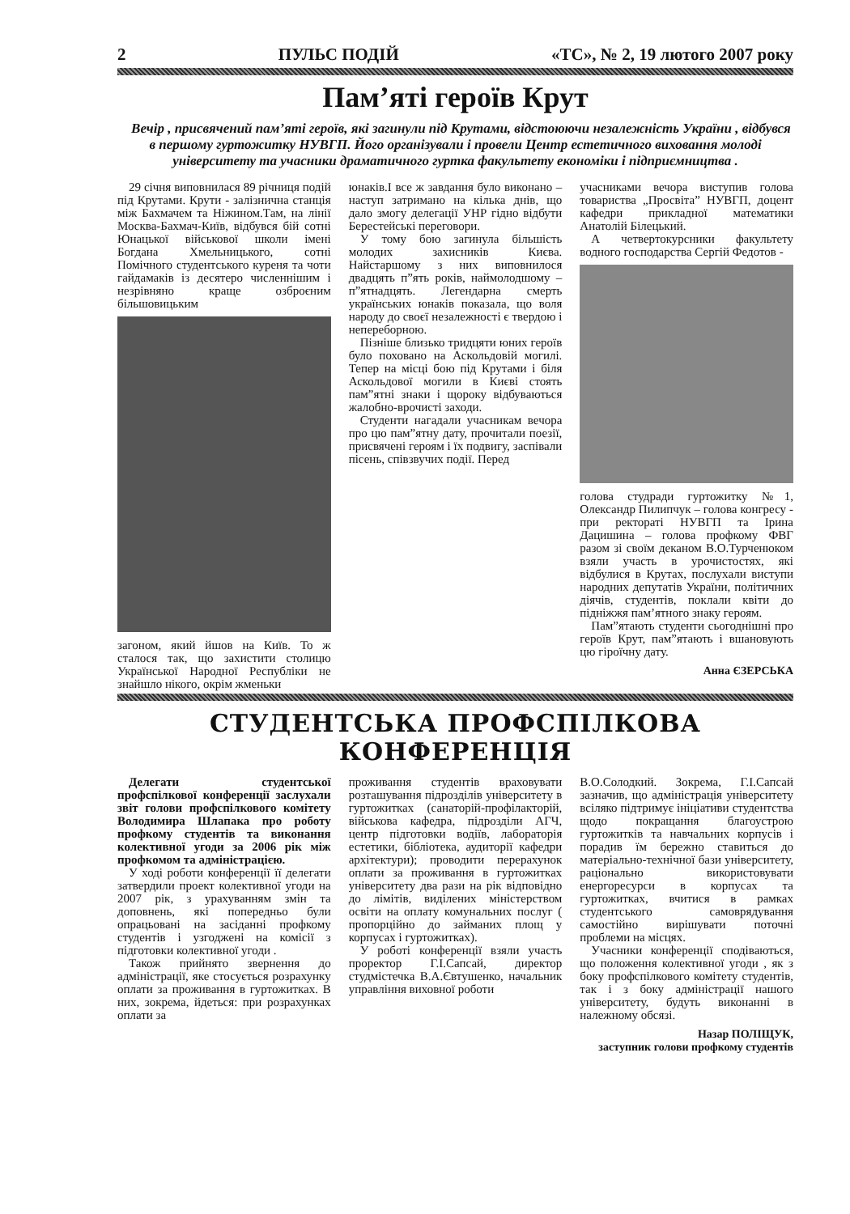2 ПУЛЬС ПОДІЙ «ТС», № 2, 19 лютого 2007 року
Пам’яті героїв Крут
Вечір , присвячений пам’яті героїв, які загинули під Крутами, відстоюючи незалежність України , відбувся в першому гуртожитку НУВГП. Його організували і провели Центр естетичного виховання молоді університету та учасники драматичного гуртка факультету економіки і підприємництва .
29 січня виповнилася 89 річниця подій під Крутами. Крути - залізнична станція між Бахмачем та Ніжином.Там, на лінії Москва-Бахмач-Київ, відбувся бій сотні Юнацької військової школи імені Богдана Хмельницького, сотні Помічного студентського куреня та чоти гайдамаків із десятеро численнішим і незрівняно краще озброєним більшовицьким
загоном, який йшов на Київ. То ж сталося так, що захистити столицю Української Народної Республіки не знайшло нікого, окрім жменьки
юнаків.І все ж завдання було виконано – наступ затримано на кілька днів, що дало змогу делегації УНР гідно відбути Берестейські переговори.
У тому бою загинула більшість молодих захисників Києва. Найстаршому з них виповнилося двадцять п”ять років, наймолодшому – п”ятнадцять. Легендарна смерть українських юнаків показала, що воля народу до своєї незалежності є твердою і непереборною.
Пізніше близько тридцяти юних героїв було поховано на Аскольдовій могилі. Тепер на місці бою під Крутами і біля Аскольдової могили в Києві стоять пам”ятні знаки і щороку відбуваються жалобно-врочисті заходи.
Студенти нагадали учасникам вечора про цю пам”ятну дату, прочитали поезії, присвячені героям і їх подвигу, заспівали пісень, співзвучих події. Перед
учасниками вечора виступив голова товариства „Просвіта” НУВГП, доцент кафедри прикладної математики Анатолій Білецький.
А четвертокурсники факультету водного господарства Сергій Федотов -
голова студради гуртожитку №1, Олександр Пилипчук – голова конгресу - при ректораті НУВГП та Ірина Дацишина – голова профкому ФВГ разом зі своїм деканом В.О.Турченюком взяли участь в урочистостях, які відбулися в Крутах, послухали виступи народних депутатів України, політичних діячів, студентів, поклали квіти до підніжжя пам’ятного знаку героям.
Пам”ятають студенти сьогоднішні про героїв Крут, пам”ятають і вшановують цю гіроїчну дату.
Анна ЄЗЕРСЬКА
СТУДЕНТСЬКА ПРОФСПІЛКОВА КОНФЕРЕНЦІЯ
Делегати студентської профспілкової конференції заслухали звіт голови профспілкового комітету Володимира Шлапака про роботу профкому студентів та виконання колективної угоди за 2006 рік між профкомом та адміністрацією.
У ході роботи конференції її делегати затвердили проект колективної угоди на 2007 рік, з урахуванням змін та доповнень, які попередньо були опрацьовані на засіданні профкому студентів і узгоджені на комісії з підготовки колективної угоди .
Також прийнято звернення до адміністрації, яке стосується розрахунку оплати за проживання в гуртожитках. В них, зокрема, йдеться: при розрахунках оплати за
проживання студентів враховувати розташування підрозділів університету в гуртожитках (санаторій-профілакторій, військова кафедра, підрозділи АГЧ, центр підготовки водіїв, лабораторія естетики, бібліотека, аудиторії кафедри архітектури); проводити перерахунок оплати за проживання в гуртожитках університету два рази на рік відповідно до лімітів, виділених міністерством освіти на оплату комунальних послуг ( пропорційно до займаних площ у корпусах і гуртожитках).
У роботі конференції взяли участь проректор Г.І.Сапсай, директор студмістечка В.А.Євтушенко, начальник управління виховної роботи
В.О.Солодкий. Зокрема, Г.І.Сапсай зазначив, що адміністрація університету всіляко підтримує ініціативи студентства щодо покращання благоустрою гуртожитків та навчальних корпусів і порадив їм бережно ставиться до матеріально-технічної бази університету, раціонально використовувати енергоресурси в корпусах та гуртожитках, вчитися в рамках студентського самоврядування самостійно вирішувати поточні проблеми на місцях.
Учасники конференції сподіваються, що положення колективної угоди , як з боку профспілкового комітету студентів, так і з боку адміністрації нашого університету, будуть виконанні в належному обсязі.
Назар ПОЛІЩУК,
заступник голови профкому студентів